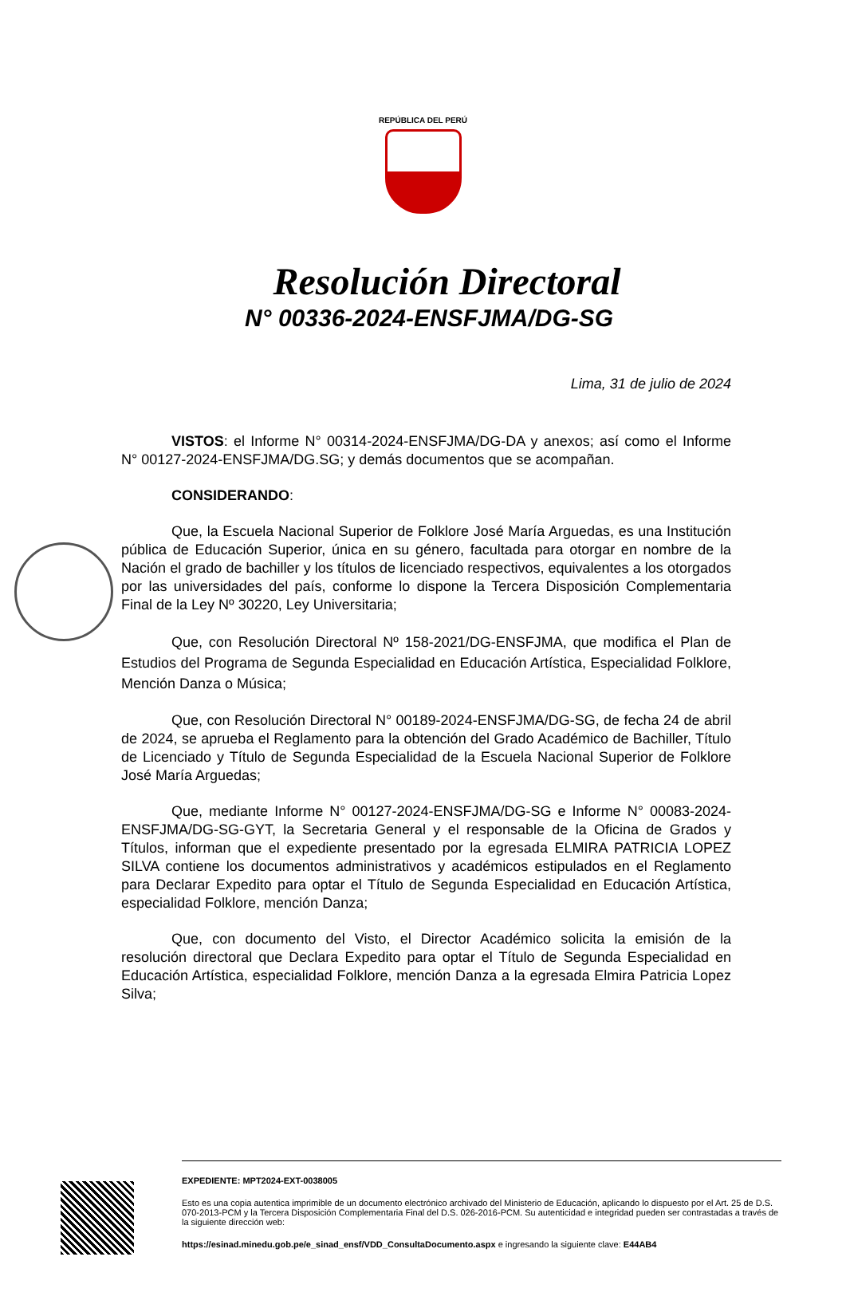REPÚBLICA DEL PERÚ
Resolución Directoral
N° 00336-2024-ENSFJMA/DG-SG
Lima, 31 de julio de 2024
VISTOS: el Informe N° 00314-2024-ENSFJMA/DG-DA y anexos; así como el Informe N° 00127-2024-ENSFJMA/DG.SG; y demás documentos que se acompañan.
CONSIDERANDO:
Que, la Escuela Nacional Superior de Folklore José María Arguedas, es una Institución pública de Educación Superior, única en su género, facultada para otorgar en nombre de la Nación el grado de bachiller y los títulos de licenciado respectivos, equivalentes a los otorgados por las universidades del país, conforme lo dispone la Tercera Disposición Complementaria Final de la Ley Nº 30220, Ley Universitaria;
Que, con Resolución Directoral Nº 158-2021/DG-ENSFJMA, que modifica el Plan de Estudios del Programa de Segunda Especialidad en Educación Artística, Especialidad Folklore, Mención Danza o Música;
Que, con Resolución Directoral N° 00189-2024-ENSFJMA/DG-SG, de fecha 24 de abril de 2024, se aprueba el Reglamento para la obtención del Grado Académico de Bachiller, Título de Licenciado y Título de Segunda Especialidad de la Escuela Nacional Superior de Folklore José María Arguedas;
Que, mediante Informe N° 00127-2024-ENSFJMA/DG-SG e Informe N° 00083-2024-ENSFJMA/DG-SG-GYT, la Secretaria General y el responsable de la Oficina de Grados y Títulos, informan que el expediente presentado por la egresada ELMIRA PATRICIA LOPEZ SILVA contiene los documentos administrativos y académicos estipulados en el Reglamento para Declarar Expedito para optar el Título de Segunda Especialidad en Educación Artística, especialidad Folklore, mención Danza;
Que, con documento del Visto, el Director Académico solicita la emisión de la resolución directoral que Declara Expedito para optar el Título de Segunda Especialidad en Educación Artística, especialidad Folklore, mención Danza a la egresada Elmira Patricia Lopez Silva;
EXPEDIENTE: MPT2024-EXT-0038005
Esto es una copia autentica imprimible de un documento electrónico archivado del Ministerio de Educación, aplicando lo dispuesto por el Art. 25 de D.S. 070-2013-PCM y la Tercera Disposición Complementaria Final del D.S. 026-2016-PCM. Su autenticidad e integridad pueden ser contrastadas a través de la siguiente dirección web:
https://esinad.minedu.gob.pe/e_sinad_ensf/VDD_ConsultaDocumento.aspx e ingresando la siguiente clave: E44AB4